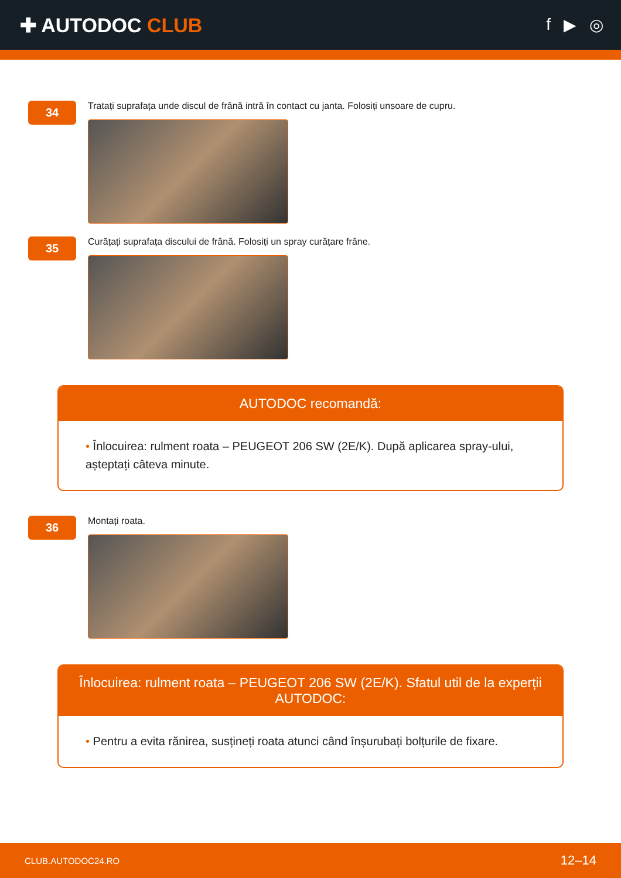✚ AUTODOC CLUB
f ▶ ◎
34
Tratați suprafața unde discul de frână intră în contact cu janta. Folosiți unsoare de cupru.
35
Curățați suprafața discului de frână. Folosiți un spray curățare frâne.
AUTODOC recomandă:
• Înlocuirea: rulment roata – PEUGEOT 206 SW (2E/K). După aplicarea spray-ului, așteptați câteva minute.
36
Montați roata.
Înlocuirea: rulment roata – PEUGEOT 206 SW (2E/K). Sfatul util de la experții AUTODOC:
• Pentru a evita rănirea, susțineți roata atunci când înșurubați bolțurile de fixare.
CLUB.AUTODOC24.RO 12–14